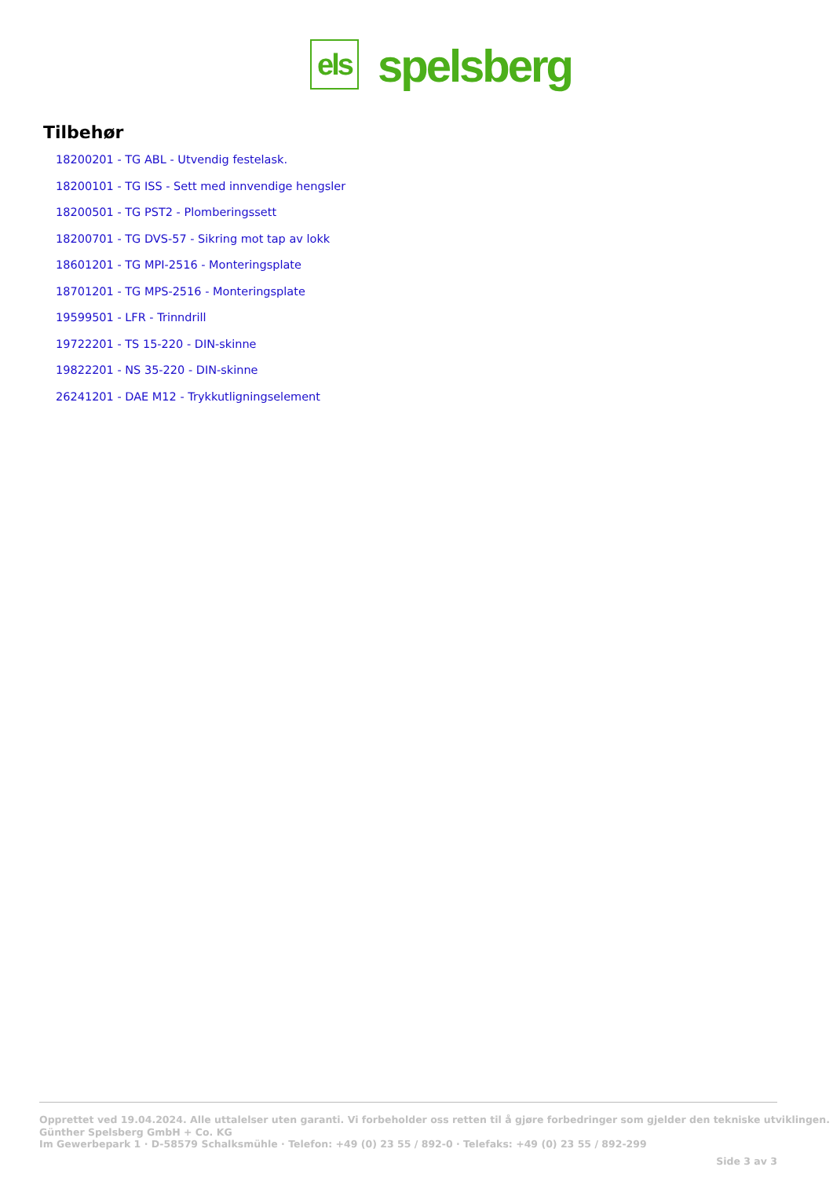els
spelsberg
Tilbehør
18200201 - TG ABL - Utvendig festelask.
18200101 - TG ISS - Sett med innvendige hengsler
18200501 - TG PST2 - Plomberingssett
18200701 - TG DVS-57 - Sikring mot tap av lokk
18601201 - TG MPI-2516 - Monteringsplate
18701201 - TG MPS-2516 - Monteringsplate
19599501 - LFR - Trinndrill
19722201 - TS 15-220 - DIN-skinne
19822201 - NS 35-220 - DIN-skinne
26241201 - DAE M12 - Trykkutligningselement
Opprettet ved 19.04.2024. Alle uttalelser uten garanti. Vi forbeholder oss retten til å gjøre forbedringer som gjelder den tekniske utviklingen.
Günther Spelsberg GmbH + Co. KG
Im Gewerbepark 1 · D-58579 Schalksmühle · Telefon: +49 (0) 23 55 / 892-0 · Telefaks: +49 (0) 23 55 / 892-299
Side 3 av 3